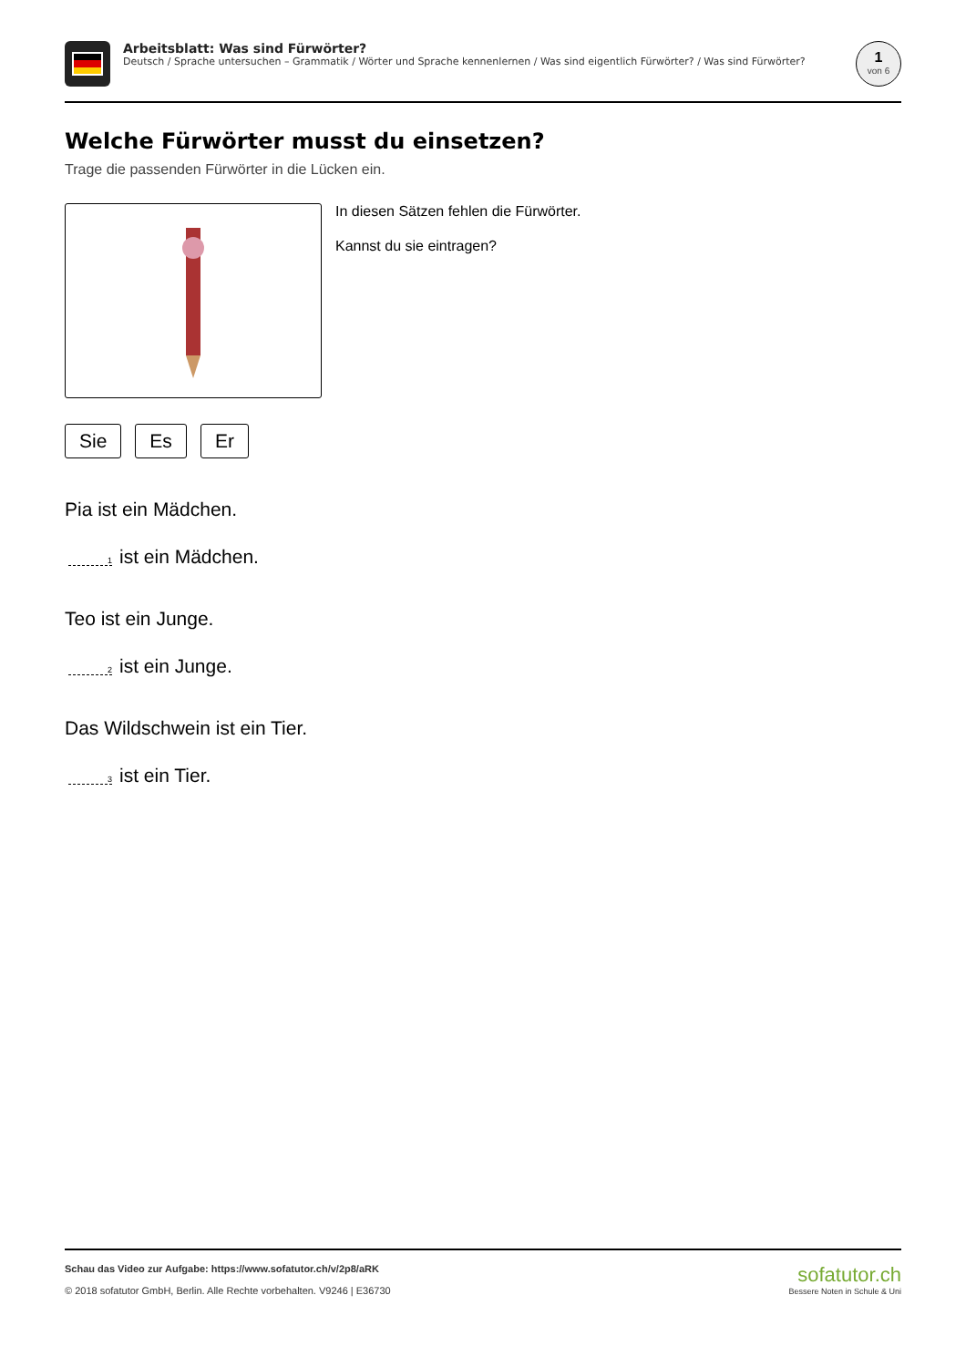Arbeitsblatt: Was sind Fürwörter?
Deutsch / Sprache untersuchen – Grammatik / Wörter und Sprache kennenlernen / Was sind eigentlich Fürwörter? / Was sind Fürwörter?
1
von 6
Welche Fürwörter musst du einsetzen?
Trage die passenden Fürwörter in die Lücken ein.
In diesen Sätzen fehlen die Fürwörter.
Kannst du sie eintragen?
Sie Es Er
Pia ist ein Mädchen.
1 ist ein Mädchen.
Teo ist ein Junge.
2 ist ein Junge.
Das Wildschwein ist ein Tier.
3 ist ein Tier.
Schau das Video zur Aufgabe: https://www.sofatutor.ch/v/2p8/aRK
© 2018 sofatutor GmbH, Berlin. Alle Rechte vorbehalten. V9246 | E36730
sofatutor.ch
Bessere Noten in Schule & Uni